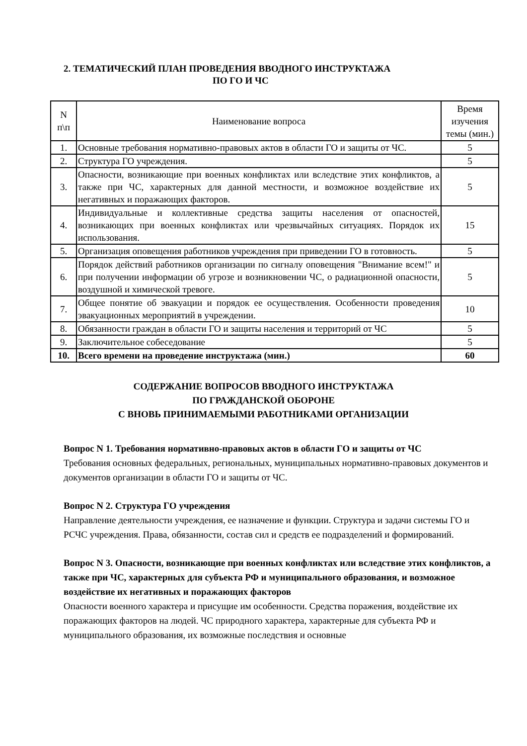2. ТЕМАТИЧЕСКИЙ ПЛАН ПРОВЕДЕНИЯ ВВОДНОГО ИНСТРУКТАЖА
ПО ГО И ЧС
| N п\п | Наименование вопроса | Время изучения темы (мин.) |
| --- | --- | --- |
| 1. | Основные требования нормативно-правовых актов в области ГО и защиты от ЧС. | 5 |
| 2. | Структура ГО учреждения. | 5 |
| 3. | Опасности, возникающие при военных конфликтах или вследствие этих конфликтов, а также при ЧС, характерных для данной местности, и возможное воздействие их негативных и поражающих факторов. | 5 |
| 4. | Индивидуальные и коллективные средства защиты населения от опасностей, возникающих при военных конфликтах или чрезвычайных ситуациях. Порядок их использования. | 15 |
| 5. | Организация оповещения работников учреждения при приведении ГО в готовность. | 5 |
| 6. | Порядок действий работников организации по сигналу оповещения "Внимание всем!" и при получении информации об угрозе и возникновении ЧС, о радиационной опасности, воздушной и химической тревоге. | 5 |
| 7. | Общее понятие об эвакуации и порядок ее осуществления. Особенности проведения эвакуационных мероприятий в учреждении. | 10 |
| 8. | Обязанности граждан в области ГО и защиты населения и территорий от ЧС | 5 |
| 9. | Заключительное собеседование | 5 |
| 10. | Всего времени на проведение инструктажа (мин.) | 60 |
СОДЕРЖАНИЕ ВОПРОСОВ ВВОДНОГО ИНСТРУКТАЖА
ПО ГРАЖДАНСКОЙ ОБОРОНЕ
С ВНОВЬ ПРИНИМАЕМЫМИ РАБОТНИКАМИ ОРГАНИЗАЦИИ
Вопрос N 1. Требования нормативно-правовых актов в области ГО и защиты от ЧС
Требования основных федеральных, региональных, муниципальных нормативно-правовых документов и документов организации в области ГО и защиты от ЧС.
Вопрос N 2. Структура ГО учреждения
Направление деятельности учреждения, ее назначение и функции. Структура и задачи системы ГО и РСЧС учреждения. Права, обязанности, состав сил и средств ее подразделений и формирований.
Вопрос N 3. Опасности, возникающие при военных конфликтах или вследствие этих конфликтов, а также при ЧС, характерных для субъекта РФ и муниципального образования, и возможное воздействие их негативных и поражающих факторов
Опасности военного характера и присущие им особенности. Средства поражения, воздействие их поражающих факторов на людей. ЧС природного характера, характерные для субъекта РФ и муниципального образования, их возможные последствия и основные